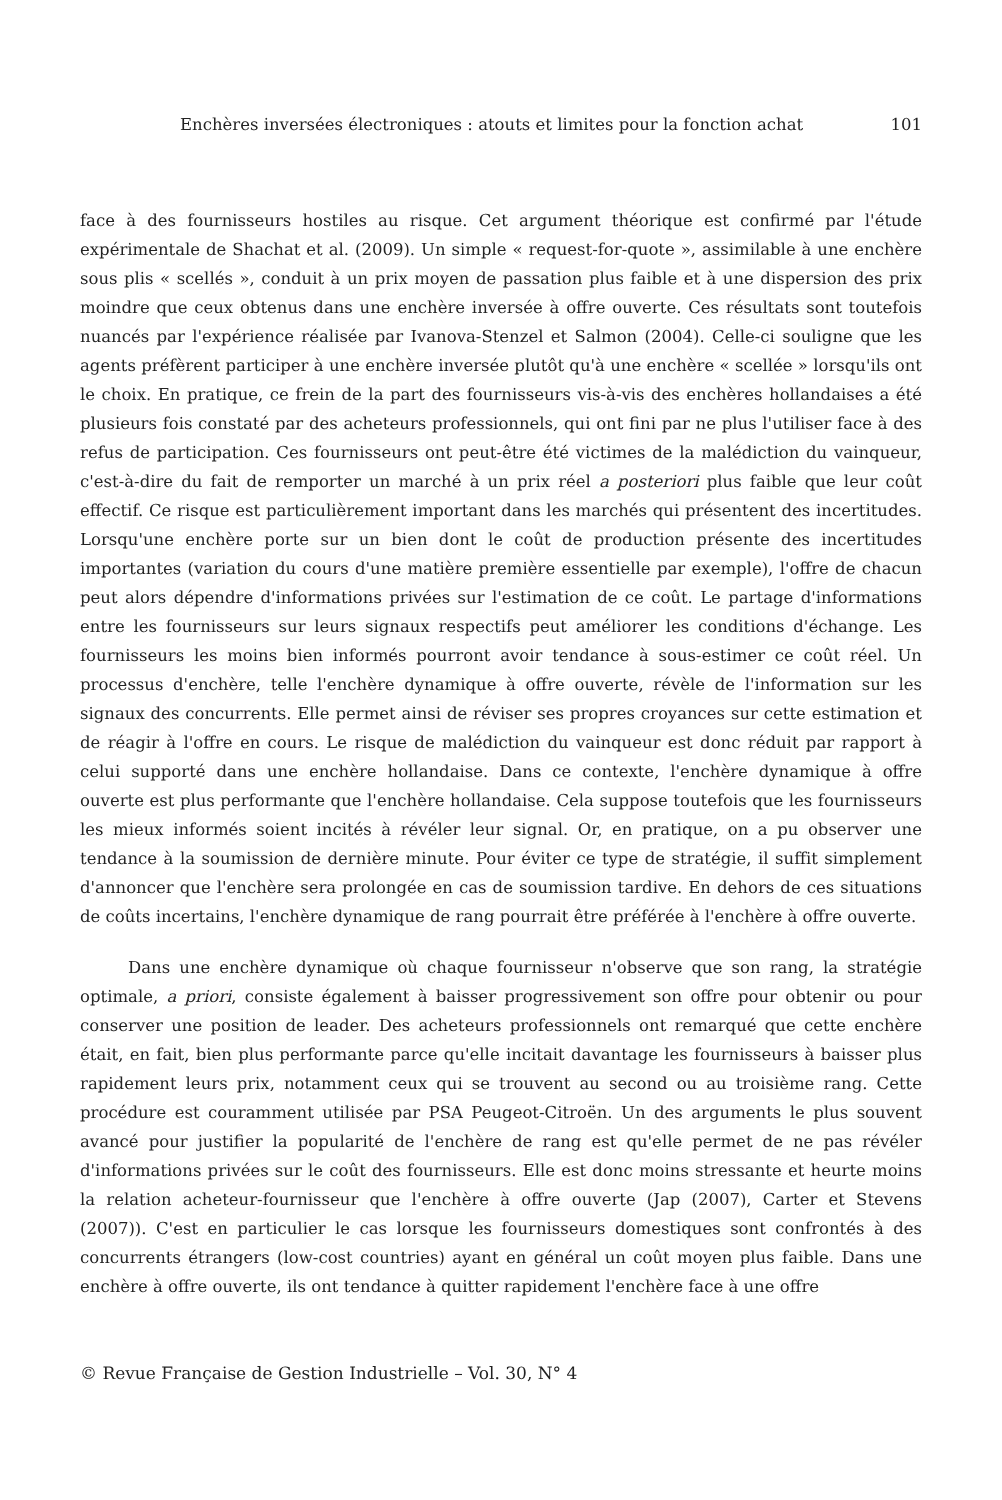Enchères inversées électroniques : atouts et limites pour la fonction achat 101
face à des fournisseurs hostiles au risque. Cet argument théorique est confirmé par l'étude expérimentale de Shachat et al. (2009). Un simple « request-for-quote », assimilable à une enchère sous plis « scellés », conduit à un prix moyen de passation plus faible et à une dispersion des prix moindre que ceux obtenus dans une enchère inversée à offre ouverte. Ces résultats sont toutefois nuancés par l'expérience réalisée par Ivanova-Stenzel et Salmon (2004). Celle-ci souligne que les agents préfèrent participer à une enchère inversée plutôt qu'à une enchère « scellée » lorsqu'ils ont le choix. En pratique, ce frein de la part des fournisseurs vis-à-vis des enchères hollandaises a été plusieurs fois constaté par des acheteurs professionnels, qui ont fini par ne plus l'utiliser face à des refus de participation. Ces fournisseurs ont peut-être été victimes de la malédiction du vainqueur, c'est-à-dire du fait de remporter un marché à un prix réel a posteriori plus faible que leur coût effectif. Ce risque est particulièrement important dans les marchés qui présentent des incertitudes. Lorsqu'une enchère porte sur un bien dont le coût de production présente des incertitudes importantes (variation du cours d'une matière première essentielle par exemple), l'offre de chacun peut alors dépendre d'informations privées sur l'estimation de ce coût. Le partage d'informations entre les fournisseurs sur leurs signaux respectifs peut améliorer les conditions d'échange. Les fournisseurs les moins bien informés pourront avoir tendance à sous-estimer ce coût réel. Un processus d'enchère, telle l'enchère dynamique à offre ouverte, révèle de l'information sur les signaux des concurrents. Elle permet ainsi de réviser ses propres croyances sur cette estimation et de réagir à l'offre en cours. Le risque de malédiction du vainqueur est donc réduit par rapport à celui supporté dans une enchère hollandaise. Dans ce contexte, l'enchère dynamique à offre ouverte est plus performante que l'enchère hollandaise. Cela suppose toutefois que les fournisseurs les mieux informés soient incités à révéler leur signal. Or, en pratique, on a pu observer une tendance à la soumission de dernière minute. Pour éviter ce type de stratégie, il suffit simplement d'annoncer que l'enchère sera prolongée en cas de soumission tardive. En dehors de ces situations de coûts incertains, l'enchère dynamique de rang pourrait être préférée à l'enchère à offre ouverte.
Dans une enchère dynamique où chaque fournisseur n'observe que son rang, la stratégie optimale, a priori, consiste également à baisser progressivement son offre pour obtenir ou pour conserver une position de leader. Des acheteurs professionnels ont remarqué que cette enchère était, en fait, bien plus performante parce qu'elle incitait davantage les fournisseurs à baisser plus rapidement leurs prix, notamment ceux qui se trouvent au second ou au troisième rang. Cette procédure est couramment utilisée par PSA Peugeot-Citroën. Un des arguments le plus souvent avancé pour justifier la popularité de l'enchère de rang est qu'elle permet de ne pas révéler d'informations privées sur le coût des fournisseurs. Elle est donc moins stressante et heurte moins la relation acheteur-fournisseur que l'enchère à offre ouverte (Jap (2007), Carter et Stevens (2007)). C'est en particulier le cas lorsque les fournisseurs domestiques sont confrontés à des concurrents étrangers (low-cost countries) ayant en général un coût moyen plus faible. Dans une enchère à offre ouverte, ils ont tendance à quitter rapidement l'enchère face à une offre
© Revue Française de Gestion Industrielle – Vol. 30, N° 4